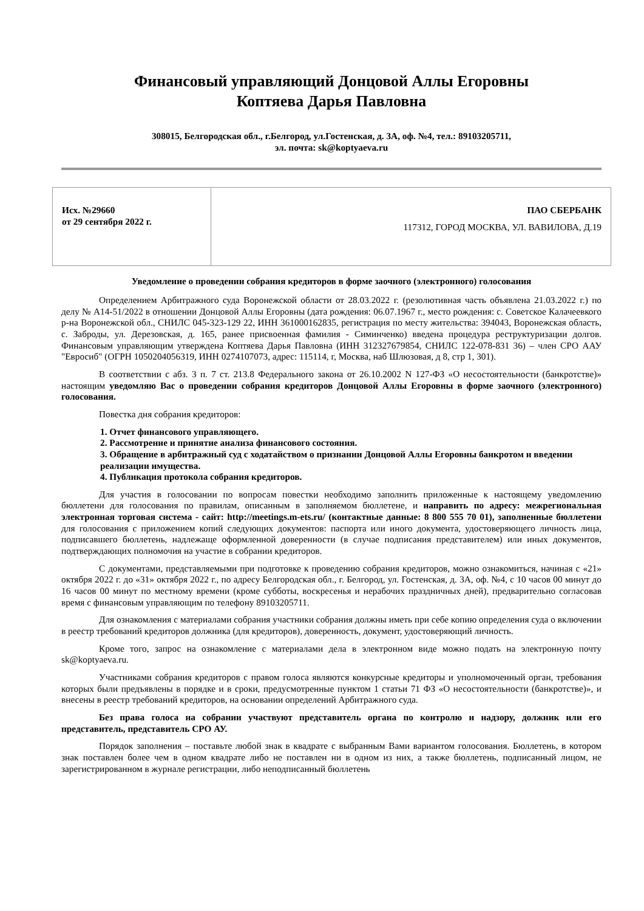Финансовый управляющий Донцовой Аллы Егоровны
Коптяева Дарья Павловна
308015, Белгородская обл., г.Белгород, ул.Гостенская, д. 3А, оф. №4, тел.: 89103205711,
эл. почта: sk@koptyaeva.ru
| Исх. №29660 от 29 сентября 2022 г. | ПАО СБЕРБАНК 117312, ГОРОД МОСКВА, УЛ. ВАВИЛОВА, Д.19 |
Уведомление о проведении собрания кредиторов в форме заочного (электронного) голосования
Определением Арбитражного суда Воронежской области от 28.03.2022 г. (резолютивная часть объявлена 21.03.2022 г.) по делу № А14-51/2022 в отношении Донцовой Аллы Егоровны (дата рождения: 06.07.1967 г., место рождения: с. Советское Калачеевкого р-на Воронежской обл., СНИЛС 045-323-129 22, ИНН 361000162835, регистрация по месту жительства: 394043, Воронежская область, с. Заброды, ул. Дерезовская, д. 165, ранее присвоенная фамилия - Симинченко) введена процедура реструктуризации долгов. Финансовым управляющим утверждена Коптяева Дарья Павловна (ИНН 312327679854, СНИЛС 122-078-831 36) – член СРО ААУ "Евросиб" (ОГРН 1050204056319, ИНН 0274107073, адрес: 115114, г, Москва, наб Шлюзовая, д 8, стр 1, 301).
В соответствии с абз. 3 п. 7 ст. 213.8 Федерального закона от 26.10.2002 N 127-ФЗ «О несостоятельности (банкротстве)» настоящим уведомляю Вас о проведении собрания кредиторов Донцовой Аллы Егоровны в форме заочного (электронного) голосования.
Повестка дня собрания кредиторов:
1. Отчет финансового управляющего.
2. Рассмотрение и принятие анализа финансового состояния.
3. Обращение в арбитражный суд с ходатайством о признании Донцовой Аллы Егоровны банкротом и введении реализации имущества.
4. Публикация протокола собрания кредиторов.
Для участия в голосовании по вопросам повестки необходимо заполнить приложенные к настоящему уведомлению бюллетени для голосования по правилам, описанным в заполняемом бюллетене, и направить по адресу: межрегиональная электронная торговая система - сайт: http://meetings.m-ets.ru/ (контактные данные: 8 800 555 70 01), заполненные бюллетени для голосования с приложением копий следующих документов: паспорта или иного документа, удостоверяющего личность лица, подписавшего бюллетень, надлежаще оформленной доверенности (в случае подписания представителем) или иных документов, подтверждающих полномочия на участие в собрании кредиторов.
С документами, представляемыми при подготовке к проведению собрания кредиторов, можно ознакомиться, начиная с «21» октября 2022 г. до «31» октября 2022 г., по адресу Белгородская обл., г. Белгород, ул. Гостенская, д. 3А, оф. №4, с 10 часов 00 минут до 16 часов 00 минут по местному времени (кроме субботы, воскресенья и нерабочих праздничных дней), предварительно согласовав время с финансовым управляющим по телефону 89103205711.
Для ознакомления с материалами собрания участники собрания должны иметь при себе копию определения суда о включении в реестр требований кредиторов должника (для кредиторов), доверенность, документ, удостоверяющий личность.
Кроме того, запрос на ознакомление с материалами дела в электронном виде можно подать на электронную почту sk@koptyaeva.ru.
Участниками собрания кредиторов с правом голоса являются конкурсные кредиторы и уполномоченный орган, требования которых были предъявлены в порядке и в сроки, предусмотренные пунктом 1 статьи 71 ФЗ «О несостоятельности (банкротстве)», и внесены в реестр требований кредиторов, на основании определений Арбитражного суда.
Без права голоса на собрании участвуют представитель органа по контролю и надзору, должник или его представитель, представитель СРО АУ.
Порядок заполнения – поставьте любой знак в квадрате с выбранным Вами вариантом голосования. Бюллетень, в котором знак поставлен более чем в одном квадрате либо не поставлен ни в одном из них, а также бюллетень, подписанный лицом, не зарегистрированном в журнале регистрации, либо неподписанный бюллетень